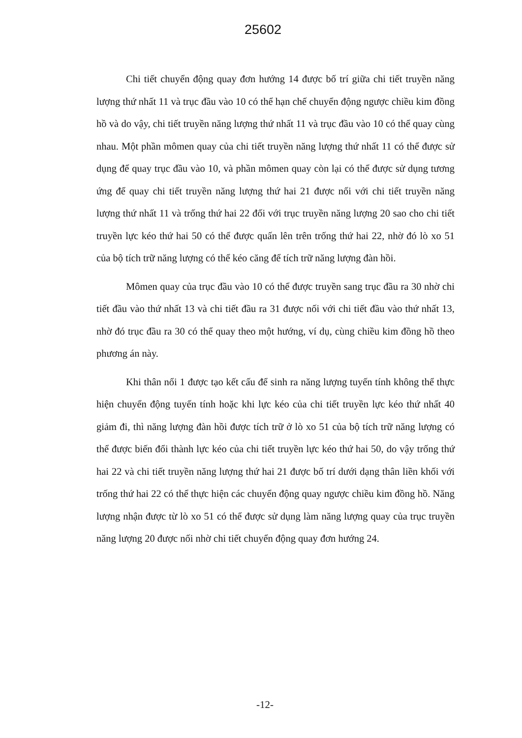25602
Chi tiết chuyển động quay đơn hướng 14 được bố trí giữa chi tiết truyền năng lượng thứ nhất 11 và trục đầu vào 10 có thể hạn chế chuyển động ngược chiều kim đồng hồ và do vậy, chi tiết truyền năng lượng thứ nhất 11 và trục đầu vào 10 có thể quay cùng nhau. Một phần mômen quay của chi tiết truyền năng lượng thứ nhất 11 có thể được sử dụng để quay trục đầu vào 10, và phần mômen quay còn lại có thể được sử dụng tương ứng để quay chi tiết truyền năng lượng thứ hai 21 được nối với chi tiết truyền năng lượng thứ nhất 11 và trống thứ hai 22 đối với trục truyền năng lượng 20 sao cho chi tiết truyền lực kéo thứ hai 50 có thể được quấn lên trên trống thứ hai 22, nhờ đó lò xo 51 của bộ tích trữ năng lượng có thể kéo căng để tích trữ năng lượng đàn hồi.
Mômen quay của trục đầu vào 10 có thể được truyền sang trục đầu ra 30 nhờ chi tiết đầu vào thứ nhất 13 và chi tiết đầu ra 31 được nối với chi tiết đầu vào thứ nhất 13, nhờ đó trục đầu ra 30 có thể quay theo một hướng, ví dụ, cùng chiều kim đồng hồ theo phương án này.
Khi thân nổi 1 được tạo kết cấu để sinh ra năng lượng tuyến tính không thể thực hiện chuyển động tuyến tính hoặc khi lực kéo của chi tiết truyền lực kéo thứ nhất 40 giảm đi, thì năng lượng đàn hồi được tích trữ ở lò xo 51 của bộ tích trữ năng lượng có thể được biến đổi thành lực kéo của chi tiết truyền lực kéo thứ hai 50, do vậy trống thứ hai 22 và chi tiết truyền năng lượng thứ hai 21 được bố trí dưới dạng thân liền khối với trống thứ hai 22 có thể thực hiện các chuyển động quay ngược chiều kim đồng hồ. Năng lượng nhận được từ lò xo 51 có thể được sử dụng làm năng lượng quay của trục truyền năng lượng 20 được nối nhờ chi tiết chuyển động quay đơn hướng 24.
-12-